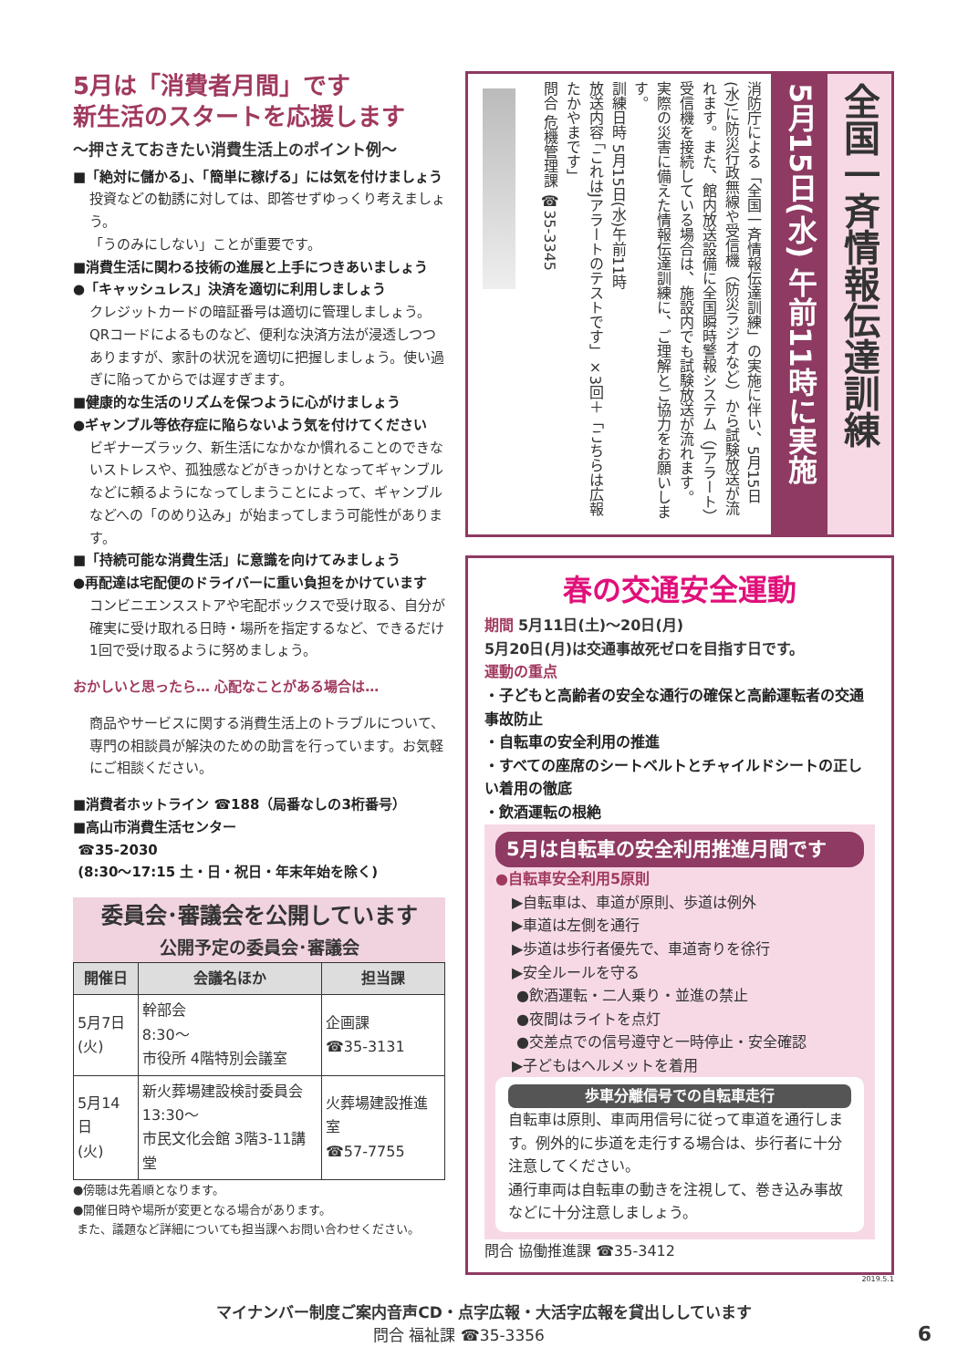5月は「消費者月間」です
新生活のスタートを応援します
～押さえておきたい消費生活上のポイント例～
■「絶対に儲かる」、「簡単に稼げる」には気を付けましょう
投資などの勧誘に対しては、即答せずゆっくり考えましょう。
「うのみにしない」ことが重要です。
■消費生活に関わる技術の進展と上手につきあいましょう
●「キャッシュレス」決済を適切に利用しましょう
クレジットカードの暗証番号は適切に管理しましょう。QRコードによるものなど、便利な決済方法が浸透しつつありますが、家計の状況を適切に把握しましょう。使い過ぎに陥ってからでは遅すぎます。
■健康的な生活のリズムを保つように心がけましょう
●ギャンブル等依存症に陥らないよう気を付けてください
ビギナーズラック、新生活になかなか慣れることのできないストレスや、孤独感などがきっかけとなってギャンブルなどに頼るようになってしまうことによって、ギャンブルなどへの「のめり込み」が始まってしまう可能性があります。
■「持続可能な消費生活」に意識を向けてみましょう
●再配達は宅配便のドライバーに重い負担をかけています
コンビニエンスストアや宅配ボックスで受け取る、自分が確実に受け取れる日時・場所を指定するなど、できるだけ1回で受け取るように努めましょう。
おかしいと思ったら… 心配なことがある場合は…
商品やサービスに関する消費生活上のトラブルについて、専門の相談員が解決のための助言を行っています。お気軽にご相談ください。
■消費者ホットライン ☎188（局番なしの3桁番号）
■高山市消費生活センター
☎35-2030
(8:30～17:15 土・日・祝日・年末年始を除く)
委員会･審議会を公開しています
公開予定の委員会･審議会
| 開催日 | 会議名ほか | 担当課 |
| --- | --- | --- |
| 5月7日 (火) | 幹部会 8:30～ 市役所 4階特別会議室 | 企画課 ☎35-3131 |
| 5月14日 (火) | 新火葬場建設検討委員会 13:30～ 市民文化会館 3階3-11講堂 | 火葬場建設推進室 ☎57-7755 |
●傍聴は先着順となります。
●開催日時や場所が変更となる場合があります。
また、議題など詳細についても担当課へお問い合わせください。
全国一斉情報伝達訓練
5月15日(水) 午前11時に実施
消防庁による「全国一斉情報伝達訓練」の実施に伴い、5月15日(水)に防災行政無線や受信機（防災ラジオなど）から試験放送が流れます。また、館内放送設備に全国瞬時警報システム（Jアラート）受信機を接続している場合は、施設内でも試験放送が流れます。
実際の災害に備えた情報伝達訓練に、ご理解とご協力をお願いします。
訓練日時 5月15日(水)午前11時
放送内容 「これはJアラートのテストです」×3回＋「こちらは広報たかやまです」
問合 危機管理課 ☎35-3345
春の交通安全運動
期間 5月11日(土)～20日(月)
5月20日(月)は交通事故死ゼロを目指す日です。
運動の重点
・子どもと高齢者の安全な通行の確保と高齢運転者の交通事故防止
・自転車の安全利用の推進
・すべての座席のシートベルトとチャイルドシートの正しい着用の徹底
・飲酒運転の根絶
5月は自転車の安全利用推進月間です
●自転車安全利用5原則
▶自転車は、車道が原則、歩道は例外
▶車道は左側を通行
▶歩道は歩行者優先で、車道寄りを徐行
▶安全ルールを守る
●飲酒運転・二人乗り・並進の禁止
●夜間はライトを点灯
●交差点での信号遵守と一時停止・安全確認
▶子どもはヘルメットを着用
歩車分離信号での自転車走行
自転車は原則、車両用信号に従って車道を通行します。例外的に歩道を走行する場合は、歩行者に十分注意してください。
通行車両は自転車の動きを注視して、巻き込み事故などに十分注意しましょう。
問合 協働推進課 ☎35-3412
2019.5.1
マイナンバー制度ご案内音声CD・点字広報・大活字広報を貸出ししています
問合 福祉課 ☎35-3356 6